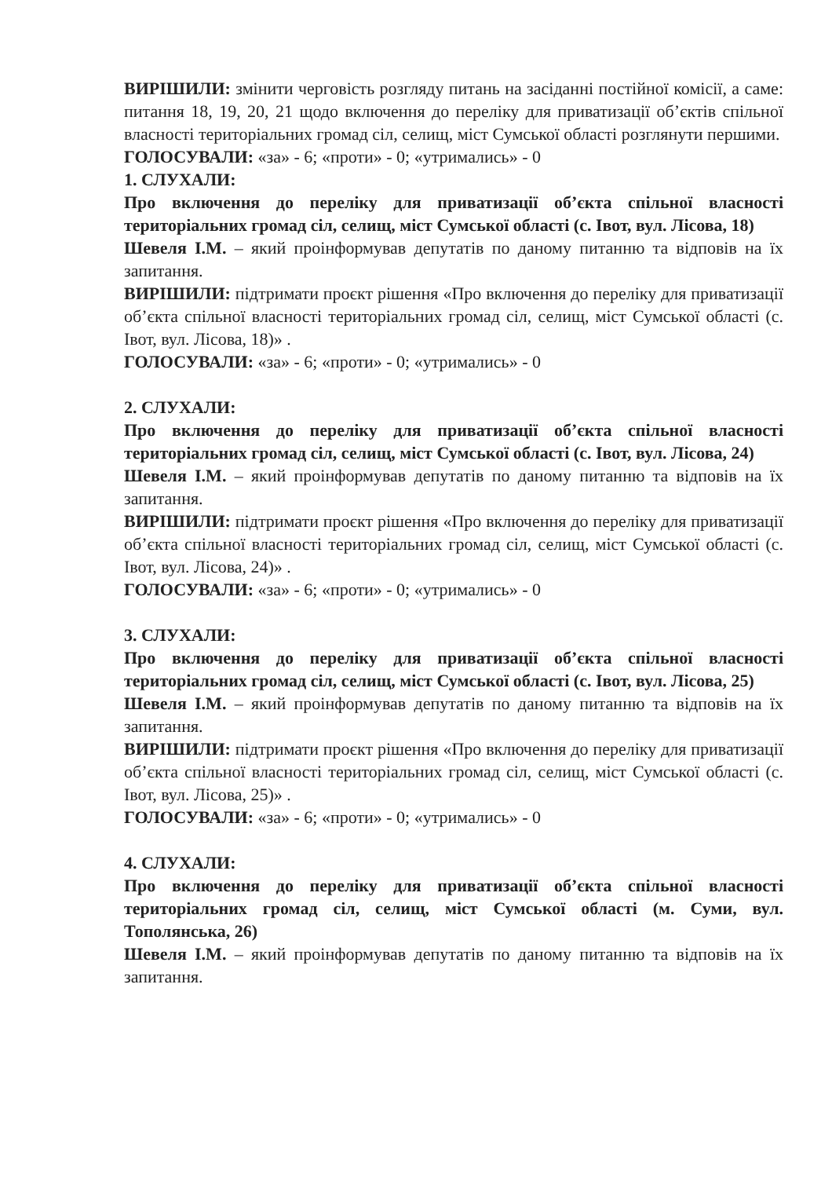ВИРІШИЛИ: змінити черговість розгляду питань на засіданні постійної комісії, а саме: питання 18, 19, 20, 21 щодо включення до переліку для приватизації об’єктів спільної власності територіальних громад сіл, селищ, міст Сумської області розглянути першими.
ГОЛОСУВАЛИ: «за» - 6; «проти» - 0; «утримались» - 0
1. СЛУХАЛИ:
Про включення до переліку для приватизації об’єкта спільної власності територіальних громад сіл, селищ, міст Сумської області (с. Івот, вул. Лісова, 18)
Шевеля І.М. – який проінформував депутатів по даному питанню та відповів на їх запитання.
ВИРІШИЛИ: підтримати проєкт рішення «Про включення до переліку для приватизації об’єкта спільної власності територіальних громад сіл, селищ, міст Сумської області (с. Івот, вул. Лісова, 18)» .
ГОЛОСУВАЛИ: «за» - 6; «проти» - 0; «утримались» - 0
2. СЛУХАЛИ:
Про включення до переліку для приватизації об’єкта спільної власності територіальних громад сіл, селищ, міст Сумської області (с. Івот, вул. Лісова, 24)
Шевеля І.М. – який проінформував депутатів по даному питанню та відповів на їх запитання.
ВИРІШИЛИ: підтримати проєкт рішення «Про включення до переліку для приватизації об’єкта спільної власності територіальних громад сіл, селищ, міст Сумської області (с. Івот, вул. Лісова, 24)» .
ГОЛОСУВАЛИ: «за» - 6; «проти» - 0; «утримались» - 0
3. СЛУХАЛИ:
Про включення до переліку для приватизації об’єкта спільної власності територіальних громад сіл, селищ, міст Сумської області (с. Івот, вул. Лісова, 25)
Шевеля І.М. – який проінформував депутатів по даному питанню та відповів на їх запитання.
ВИРІШИЛИ: підтримати проєкт рішення «Про включення до переліку для приватизації об’єкта спільної власності територіальних громад сіл, селищ, міст Сумської області (с. Івот, вул. Лісова, 25)» .
ГОЛОСУВАЛИ: «за» - 6; «проти» - 0; «утримались» - 0
4. СЛУХАЛИ:
Про включення до переліку для приватизації об’єкта спільної власності територіальних громад сіл, селищ, міст Сумської області (м. Суми, вул. Тополянська, 26)
Шевеля І.М. – який проінформував депутатів по даному питанню та відповів на їх запитання.